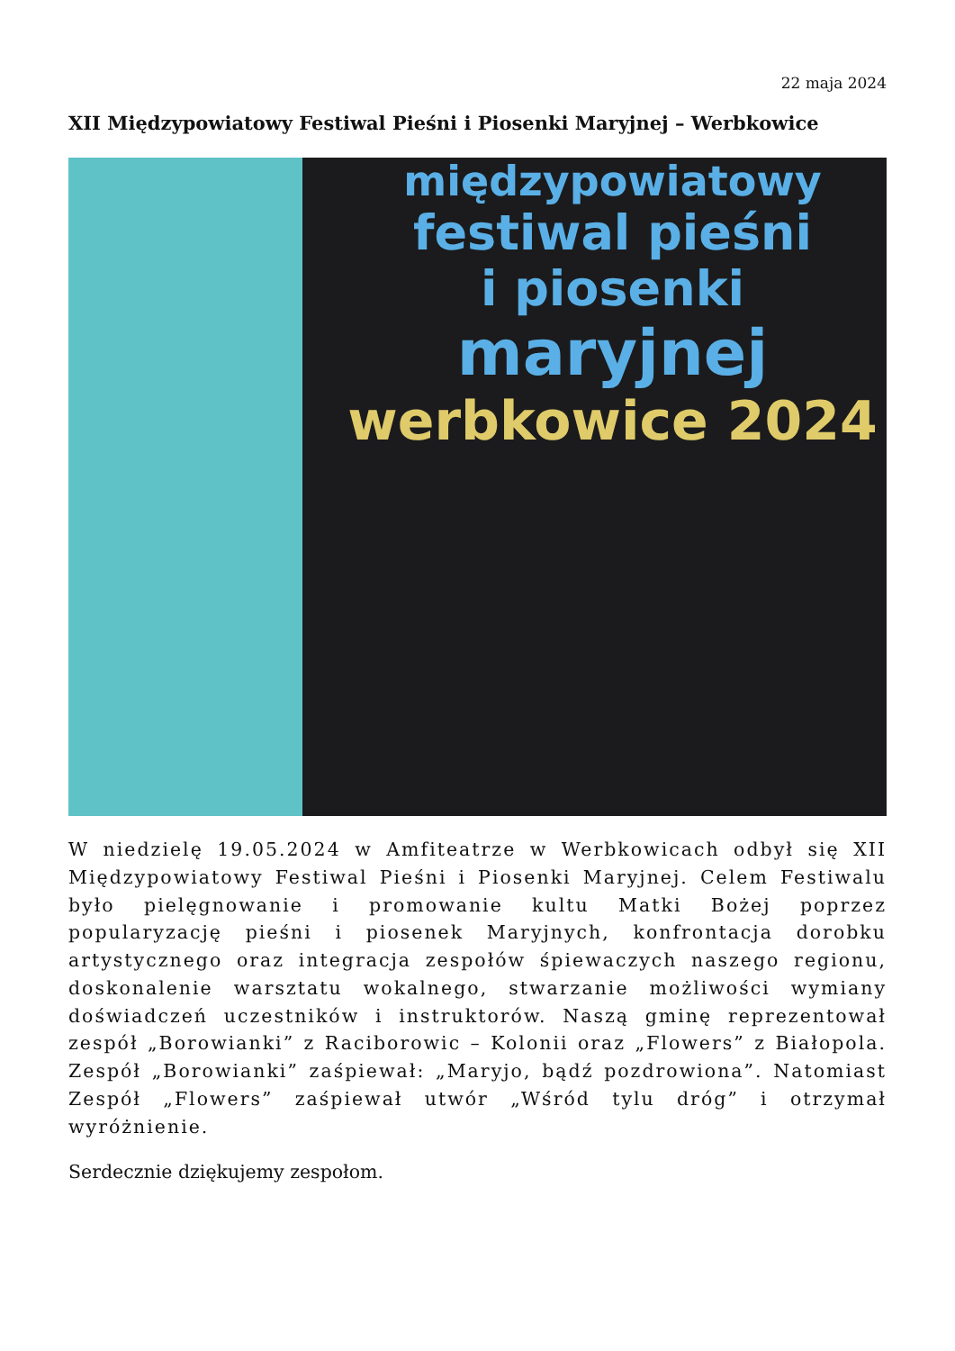22 maja 2024
XII Międzypowiatowy Festiwal Pieśni i Piosenki Maryjnej – Werbkowice
międzypowiatowy
festiwal pieśni
i piosenki
maryjnej
werbkowice 2024
W niedzielę 19.05.2024 w Amfiteatrze w Werbkowicach odbył się XII Międzypowiatowy Festiwal Pieśni i Piosenki Maryjnej. Celem Festiwalu było pielęgnowanie i promowanie kultu Matki Bożej poprzez popularyzację pieśni i piosenek Maryjnych, konfrontacja dorobku artystycznego oraz integracja zespołów śpiewaczych naszego regionu, doskonalenie warsztatu wokalnego, stwarzanie możliwości wymiany doświadczeń uczestników i instruktorów. Naszą gminę reprezentował zespół „Borowianki” z Raciborowic – Kolonii oraz „Flowers” z Białopola. Zespół „Borowianki” zaśpiewał: „Maryjo, bądź pozdrowiona”. Natomiast Zespół „Flowers” zaśpiewał utwór „Wśród tylu dróg” i otrzymał wyróżnienie.
Serdecznie dziękujemy zespołom.